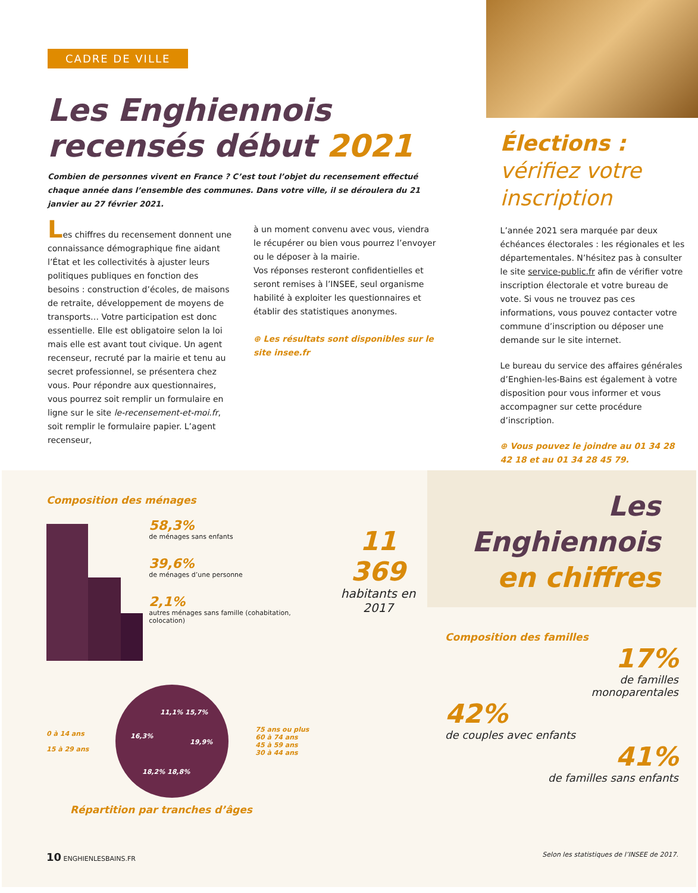CADRE DE VILLE
Les Enghiennois
recensés début 2021
Combien de personnes vivent en France ? C’est tout l’objet du recensement effectué chaque année dans l’ensemble des communes. Dans votre ville, il se déroulera du 21 janvier au 27 février 2021.
Les chiffres du recensement donnent une connaissance démographique fine aidant l’État et les collectivités à ajuster leurs politiques publiques en fonction des besoins : construction d’écoles, de maisons de retraite, développement de moyens de transports… Votre participation est donc essentielle. Elle est obligatoire selon la loi mais elle est avant tout civique. Un agent recenseur, recruté par la mairie et tenu au secret professionnel, se présentera chez vous. Pour répondre aux questionnaires, vous pourrez soit remplir un formulaire en ligne sur le site le-recensement-et-moi.fr, soit remplir le formulaire papier. L’agent recenseur,
à un moment convenu avec vous, viendra le récupérer ou bien vous pourrez l’envoyer ou le déposer à la mairie.
Vos réponses resteront confidentielles et seront remises à l’INSEE, seul organisme habilité à exploiter les questionnaires et établir des statistiques anonymes.
⊕ Les résultats sont disponibles sur le site insee.fr
Élections :
vérifiez votre inscription
L’année 2021 sera marquée par deux échéances électorales : les régionales et les départementales. N’hésitez pas à consulter le site service-public.fr afin de vérifier votre inscription électorale et votre bureau de vote. Si vous ne trouvez pas ces informations, vous pouvez contacter votre commune d’inscription ou déposer une demande sur le site internet.
Le bureau du service des affaires générales d’Enghien-les-Bains est également à votre disposition pour vous informer et vous accompagner sur cette procédure d’inscription.
⊕ Vous pouvez le joindre au 01 34 28 42 18 et au 01 34 28 45 79.
Composition des ménages
58,3%
de ménages sans enfants
39,6%
de ménages d’une personne
2,1%
autres ménages sans famille (cohabitation, colocation)
11 369
habitants en 2017
0 à 14 ans
15 à 29 ans
11,1% 15,7%
16,3%
19,9%
18,2% 18,8%
75 ans ou plus
60 à 74 ans
45 à 59 ans
30 à 44 ans
Répartition par tranches d’âges
Les Enghiennois
en chiffres
Composition des familles
17%
de familles
monoparentales
42%
de couples avec enfants
41%
de familles sans enfants
10 ENGHIENLESBAINS.FR Selon les statistiques de l’INSEE de 2017.